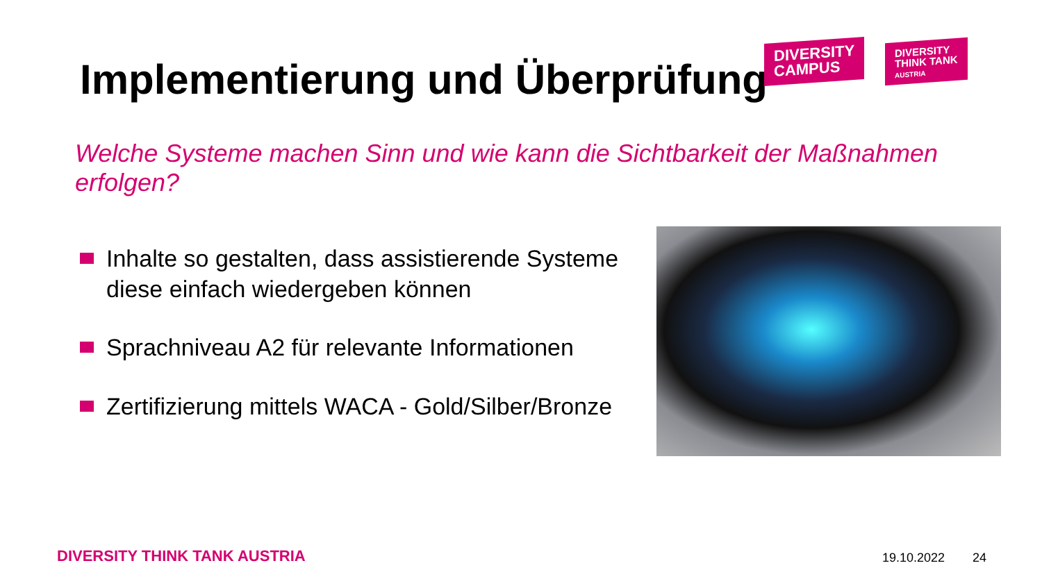Implementierung und Überprüfung
DIVERSITY
CAMPUS
DIVERSITY
THINK TANK
AUSTRIA
Welche Systeme machen Sinn und wie kann die Sichtbarkeit der Maßnahmen erfolgen?
Inhalte so gestalten, dass assistierende Systeme diese einfach wiedergeben können
Sprachniveau A2 für relevante Informationen
Zertifizierung mittels WACA - Gold/Silber/Bronze
DIVERSITY THINK TANK AUSTRIA 19.10.2022 24